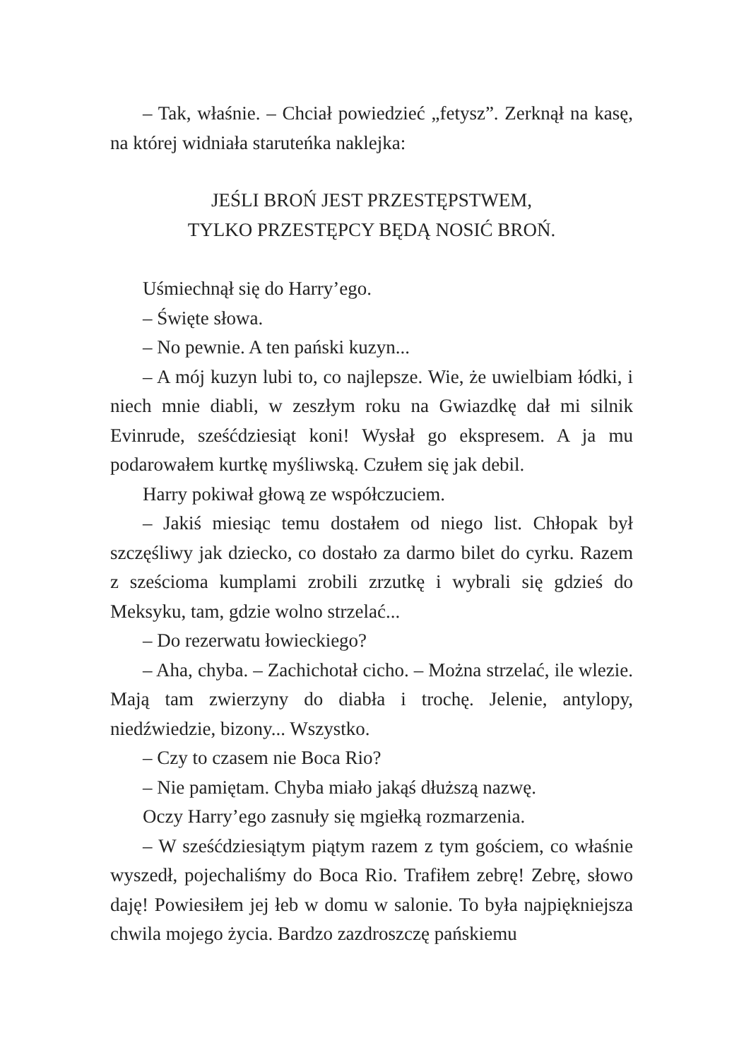– Tak, właśnie. – Chciał powiedzieć „fetysz”. Zerknął na kasę, na której widniała staruteńka naklejka:
JEŚLI BROŃ JEST PRZESTĘPSTWEM,
TYLKO PRZESTĘPCY BĘDĄ NOSIĆ BROŃ.
Uśmiechnął się do Harry’ego.
– Święte słowa.
– No pewnie. A ten pański kuzyn...
– A mój kuzyn lubi to, co najlepsze. Wie, że uwielbiam łódki, i niech mnie diabli, w zeszłym roku na Gwiazdkę dał mi silnik Evinrude, sześćdziesiąt koni! Wysłał go ekspresem. A ja mu podarowałem kurtkę myśliwską. Czułem się jak debil.
Harry pokiwał głową ze współczuciem.
– Jakiś miesiąc temu dostałem od niego list. Chłopak był szczęśliwy jak dziecko, co dostało za darmo bilet do cyrku. Razem z sześcioma kumplami zrobili zrzutkę i wybrali się gdzieś do Meksyku, tam, gdzie wolno strzelać...
– Do rezerwatu łowieckiego?
– Aha, chyba. – Zachichotał cicho. – Można strzelać, ile wlezie. Mają tam zwierzyny do diabła i trochę. Jelenie, antylopy, niedźwiedzie, bizony... Wszystko.
– Czy to czasem nie Boca Rio?
– Nie pamiętam. Chyba miało jakąś dłuższą nazwę.
Oczy Harry’ego zasnuły się mgiełką rozmarzenia.
– W sześćdziesiątym piątym razem z tym gościem, co właśnie wyszedł, pojechaliśmy do Boca Rio. Trafiłem zebrę! Zebrę, słowo daję! Powiesiłem jej łeb w domu w salonie. To była najpiękniejsza chwila mojego życia. Bardzo zazdroszczę pańskiemu